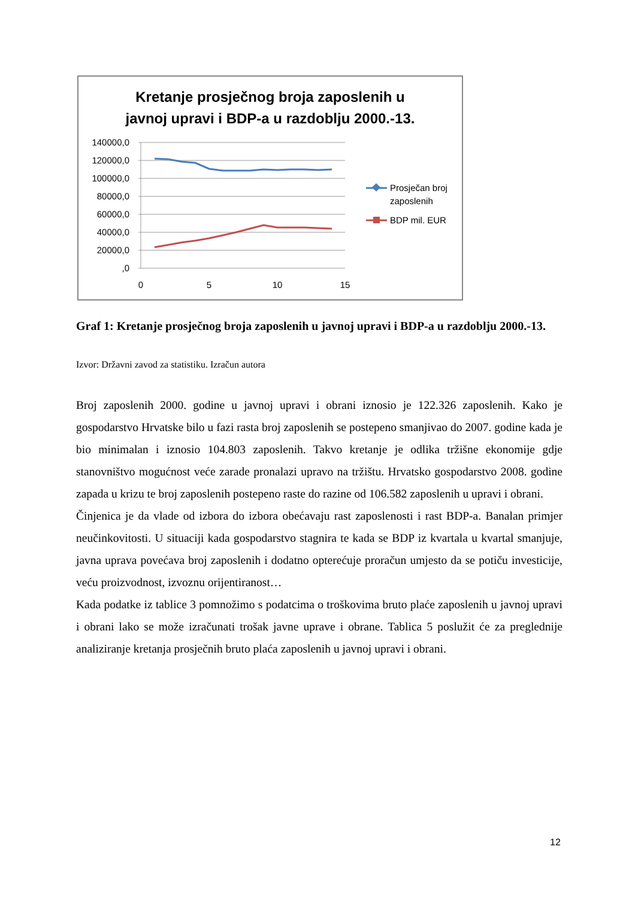Kretanje prosječnog broja zaposlenih u
javnoj upravi i BDP-a u razdoblju 2000.-13.
140000,0
120000,0
100000,0
80000,0
60000,0
40000,0
20000,0
,0
0
5
10
15
Prosječan broj
zaposlenih
BDP mil. EUR
Graf 1: Kretanje prosječnog broja zaposlenih u javnoj upravi i BDP-a u razdoblju 2000.-13.
Izvor: Državni zavod za statistiku. Izračun autora
Broj zaposlenih 2000. godine u javnoj upravi i obrani iznosio je 122.326 zaposlenih. Kako je gospodarstvo Hrvatske bilo u fazi rasta broj zaposlenih se postepeno smanjivao do 2007. godine kada je bio minimalan i iznosio 104.803 zaposlenih. Takvo kretanje je odlika tržišne ekonomije gdje stanovništvo mogućnost veće zarade pronalazi upravo na tržištu. Hrvatsko gospodarstvo 2008. godine zapada u krizu te broj zaposlenih postepeno raste do razine od 106.582 zaposlenih u upravi i obrani.
Činjenica je da vlade od izbora do izbora obećavaju rast zaposlenosti i rast BDP-a. Banalan primjer neučinkovitosti. U situaciji kada gospodarstvo stagnira te kada se BDP iz kvartala u kvartal smanjuje, javna uprava povećava broj zaposlenih i dodatno opterećuje proračun umjesto da se potiču investicije, veću proizvodnost, izvoznu orijentiranost…
Kada podatke iz tablice 3 pomnožimo s podatcima o troškovima bruto plaće zaposlenih u javnoj upravi i obrani lako se može izračunati trošak javne uprave i obrane. Tablica 5 poslužit će za preglednije analiziranje kretanja prosječnih bruto plaća zaposlenih u javnoj upravi i obrani.
12